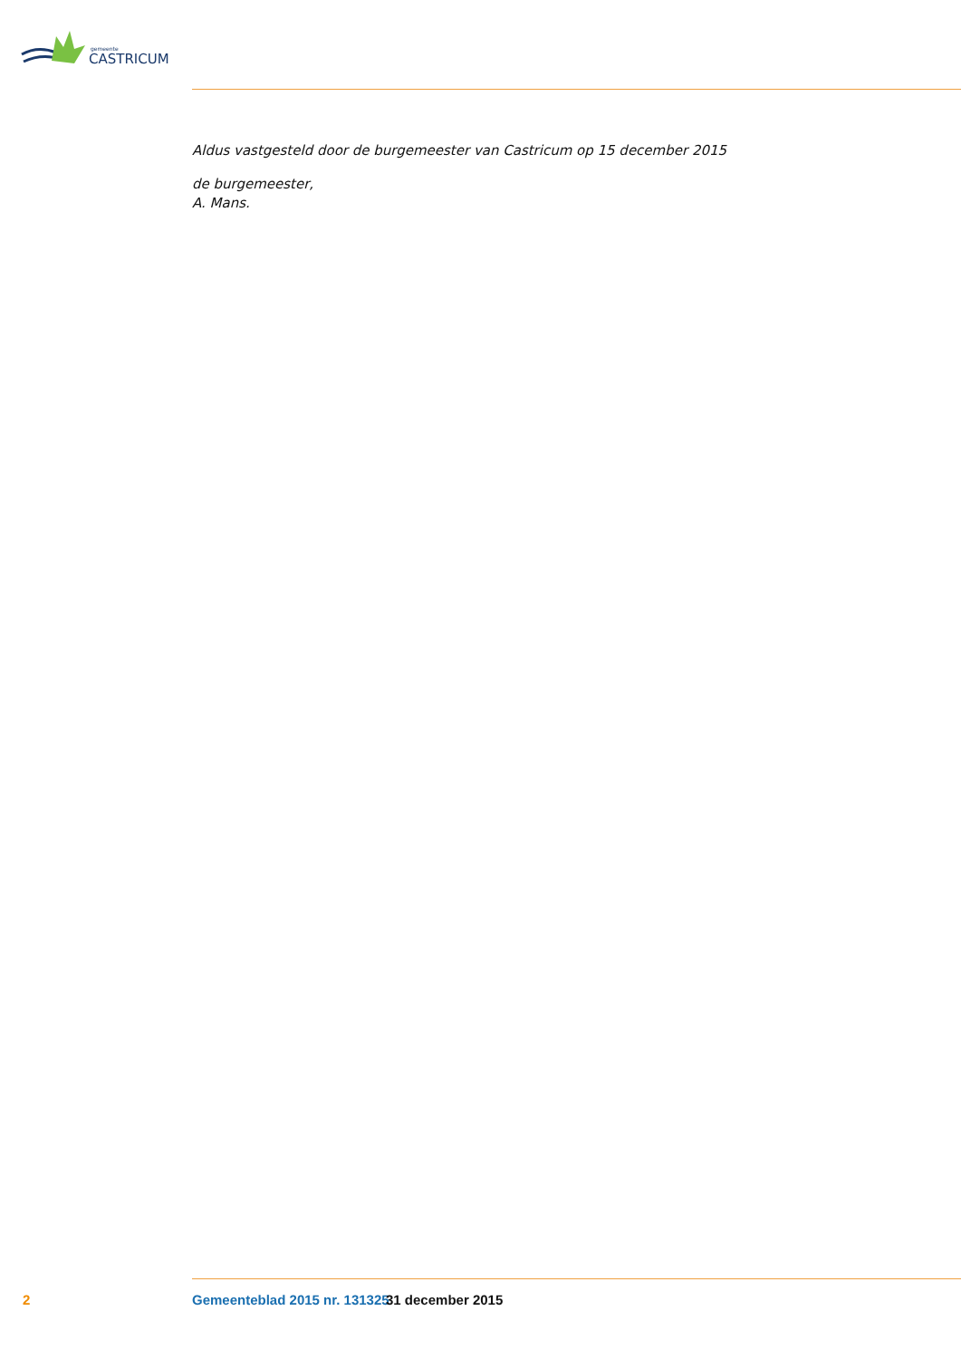CASTRICUM
gemeente
Aldus vastgesteld door de burgemeester van Castricum op 15 december 2015
de burgemeester,
A. Mans.
2 Gemeenteblad 2015 nr. 131325 31 december 2015